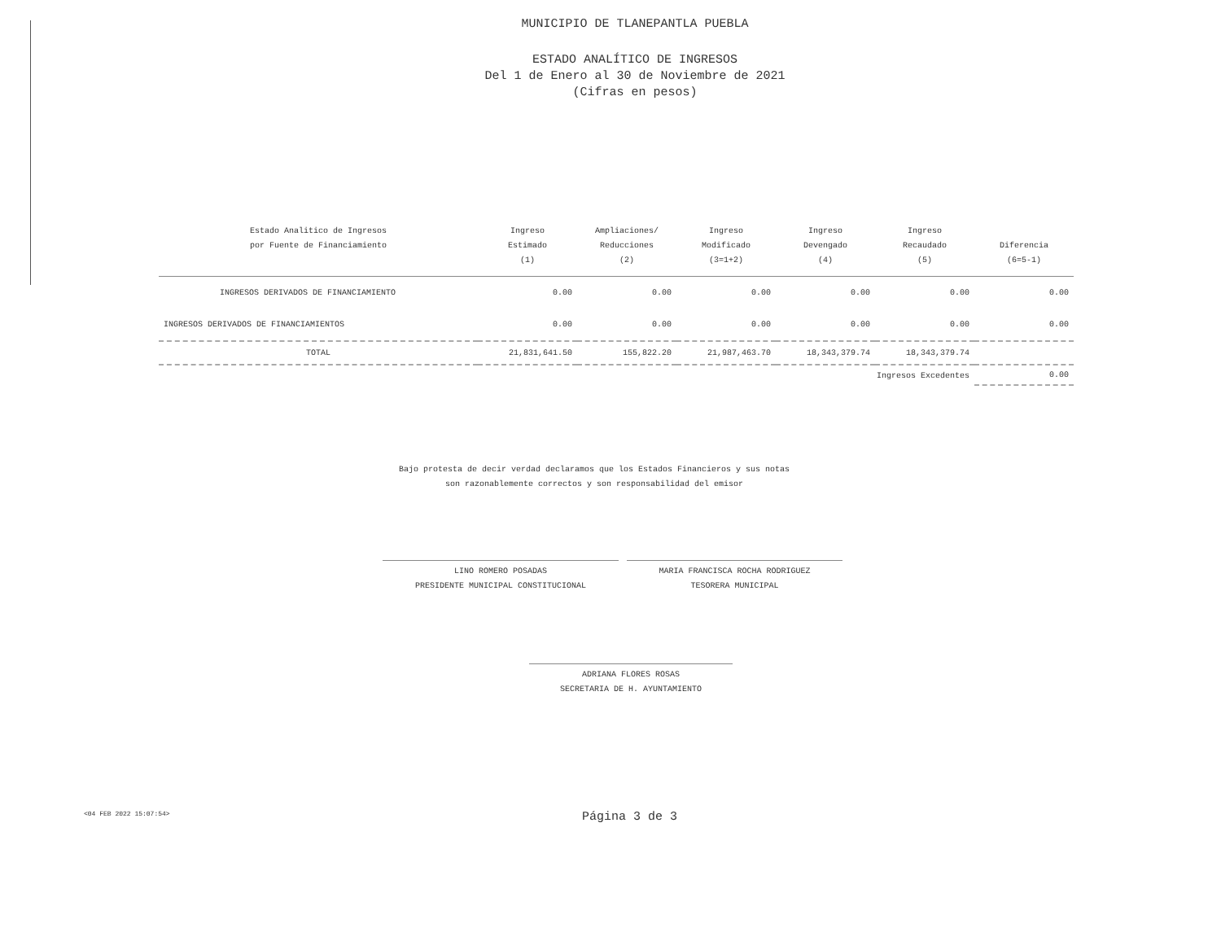MUNICIPIO DE TLANEPANTLA PUEBLA
ESTADO ANALÍTICO DE INGRESOS
Del 1 de Enero al 30 de Noviembre de 2021
(Cifras en pesos)
| Estado Analitico de Ingresos por Fuente de Financiamiento | Ingreso Estimado (1) | Ampliaciones/ Reducciones (2) | Ingreso Modificado (3=1+2) | Ingreso Devengado (4) | Ingreso Recaudado (5) | Diferencia (6=5-1) |
| --- | --- | --- | --- | --- | --- | --- |
| INGRESOS DERIVADOS DE FINANCIAMIENTO | 0.00 | 0.00 | 0.00 | 0.00 | 0.00 | 0.00 |
| INGRESOS DERIVADOS DE FINANCIAMIENTOS | 0.00 | 0.00 | 0.00 | 0.00 | 0.00 | 0.00 |
| TOTAL | 21,831,641.50 | 155,822.20 | 21,987,463.70 | 18,343,379.74 | 18,343,379.74 | |
| Ingresos Excedentes | | | | | | 0.00 |
Bajo protesta de decir verdad declaramos que los Estados Financieros y sus notas
son razonablemente correctos y son responsabilidad del emisor
LINO ROMERO POSADAS
PRESIDENTE MUNICIPAL CONSTITUCIONAL
MARIA FRANCISCA ROCHA RODRIGUEZ
TESORERA MUNICIPAL
ADRIANA FLORES ROSAS
SECRETARIA DE H. AYUNTAMIENTO
<04 FEB 2022 15:07:54> Página 3 de 3